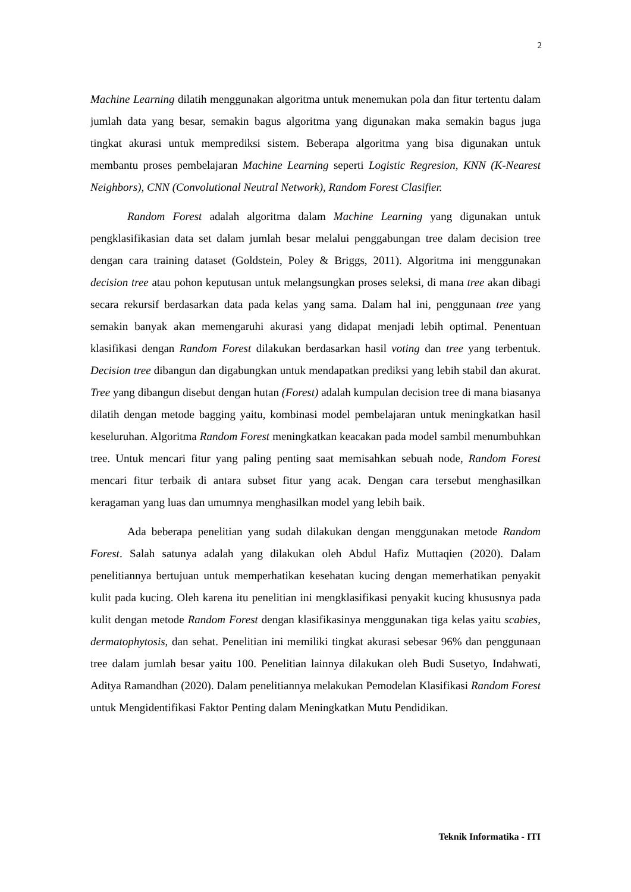2
Machine Learning dilatih menggunakan algoritma untuk menemukan pola dan fitur tertentu dalam jumlah data yang besar, semakin bagus algoritma yang digunakan maka semakin bagus juga tingkat akurasi untuk memprediksi sistem. Beberapa algoritma yang bisa digunakan untuk membantu proses pembelajaran Machine Learning seperti Logistic Regresion, KNN (K-Nearest Neighbors), CNN (Convolutional Neutral Network), Random Forest Clasifier.
Random Forest adalah algoritma dalam Machine Learning yang digunakan untuk pengklasifikasian data set dalam jumlah besar melalui penggabungan tree dalam decision tree dengan cara training dataset (Goldstein, Poley & Briggs, 2011). Algoritma ini menggunakan decision tree atau pohon keputusan untuk melangsungkan proses seleksi, di mana tree akan dibagi secara rekursif berdasarkan data pada kelas yang sama. Dalam hal ini, penggunaan tree yang semakin banyak akan memengaruhi akurasi yang didapat menjadi lebih optimal. Penentuan klasifikasi dengan Random Forest dilakukan berdasarkan hasil voting dan tree yang terbentuk. Decision tree dibangun dan digabungkan untuk mendapatkan prediksi yang lebih stabil dan akurat. Tree yang dibangun disebut dengan hutan (Forest) adalah kumpulan decision tree di mana biasanya dilatih dengan metode bagging yaitu, kombinasi model pembelajaran untuk meningkatkan hasil keseluruhan. Algoritma Random Forest meningkatkan keacakan pada model sambil menumbuhkan tree. Untuk mencari fitur yang paling penting saat memisahkan sebuah node, Random Forest mencari fitur terbaik di antara subset fitur yang acak. Dengan cara tersebut menghasilkan keragaman yang luas dan umumnya menghasilkan model yang lebih baik.
Ada beberapa penelitian yang sudah dilakukan dengan menggunakan metode Random Forest. Salah satunya adalah yang dilakukan oleh Abdul Hafiz Muttaqien (2020). Dalam penelitiannya bertujuan untuk memperhatikan kesehatan kucing dengan memerhatikan penyakit kulit pada kucing. Oleh karena itu penelitian ini mengklasifikasi penyakit kucing khususnya pada kulit dengan metode Random Forest dengan klasifikasinya menggunakan tiga kelas yaitu scabies, dermatophytosis, dan sehat. Penelitian ini memiliki tingkat akurasi sebesar 96% dan penggunaan tree dalam jumlah besar yaitu 100. Penelitian lainnya dilakukan oleh Budi Susetyo, Indahwati, Aditya Ramandhan (2020). Dalam penelitiannya melakukan Pemodelan Klasifikasi Random Forest untuk Mengidentifikasi Faktor Penting dalam Meningkatkan Mutu Pendidikan.
Teknik Informatika - ITI